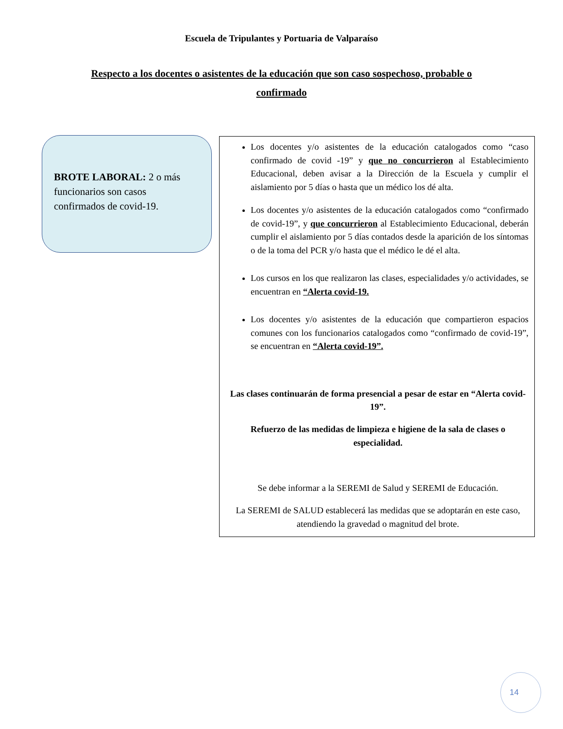Escuela de Tripulantes y Portuaria de Valparaíso
Respecto a los docentes o asistentes de la educación que son caso sospechoso, probable o confirmado
BROTE LABORAL: 2 o más funcionarios son casos confirmados de covid-19.
Los docentes y/o asistentes de la educación catalogados como “caso confirmado de covid -19” y que no concurrieron al Establecimiento Educacional, deben avisar a la Dirección de la Escuela y cumplir el aislamiento por 5 días o hasta que un médico los dé alta.
Los docentes y/o asistentes de la educación catalogados como “confirmado de covid-19”, y que concurrieron al Establecimiento Educacional, deberán cumplir el aislamiento por 5 días contados desde la aparición de los síntomas o de la toma del PCR y/o hasta que el médico le dé el alta.
Los cursos en los que realizaron las clases, especialidades y/o actividades, se encuentran en “Alerta covid-19.
Los docentes y/o asistentes de la educación que compartieron espacios comunes con los funcionarios catalogados como “confirmado de covid-19”, se encuentran en “Alerta covid-19”.
Las clases continuarán de forma presencial a pesar de estar en “Alerta covid-19”.
Refuerzo de las medidas de limpieza e higiene de la sala de clases o especialidad.
Se debe informar a la SEREMI de Salud y SEREMI de Educación.
La SEREMI de SALUD establecerá las medidas que se adoptarán en este caso, atendiendo la gravedad o magnitud del brote.
14